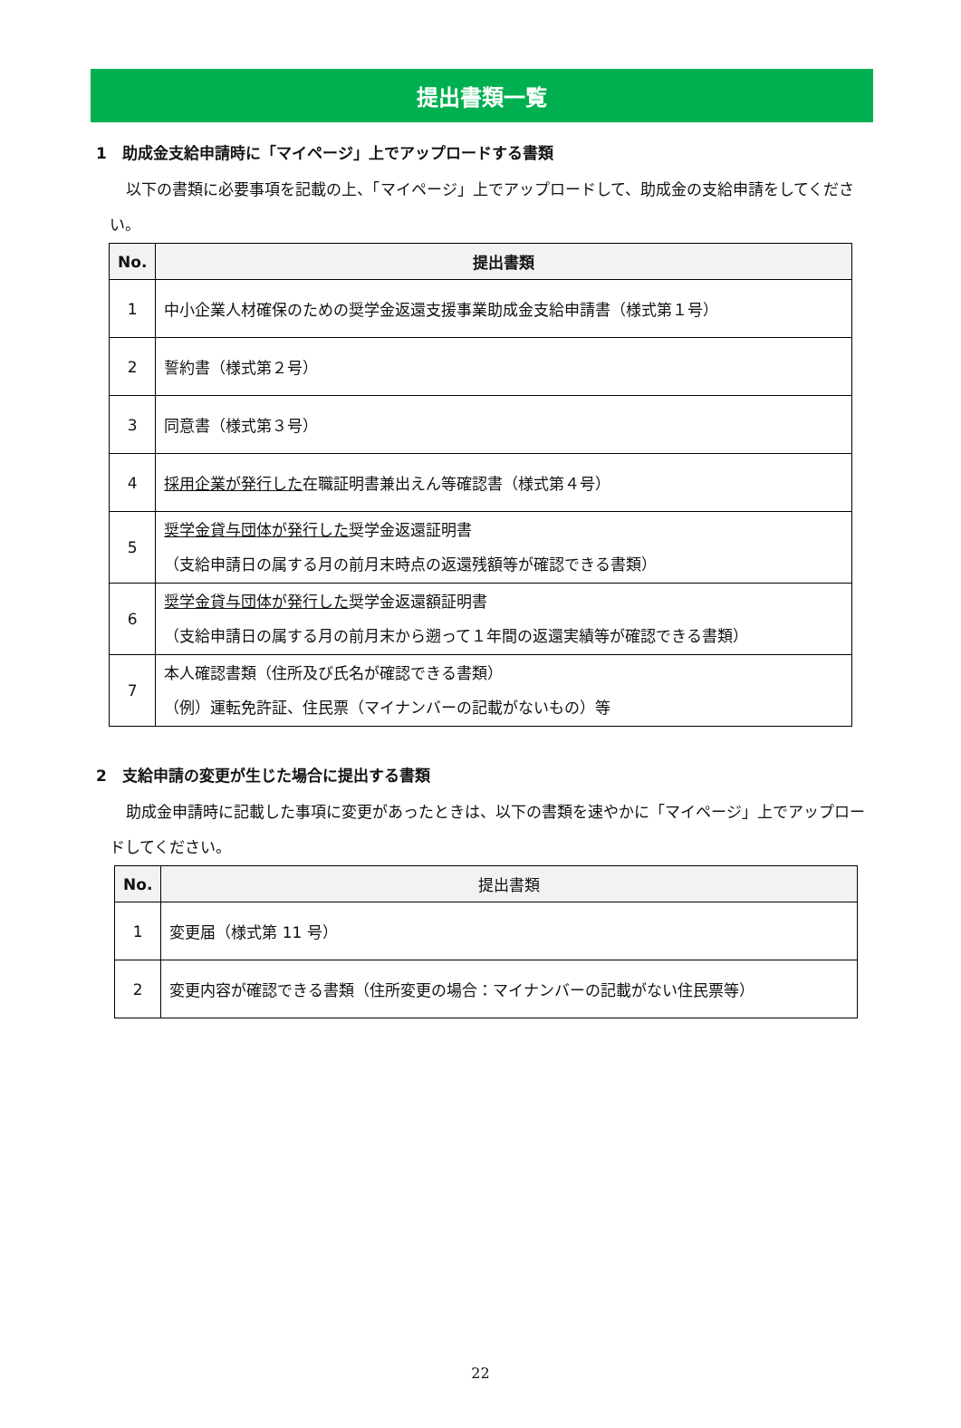提出書類一覧
1　助成金支給申請時に「マイページ」上でアップロードする書類
以下の書類に必要事項を記載の上、「マイページ」上でアップロードして、助成金の支給申請をしてください。
| No. | 提出書類 |
| --- | --- |
| 1 | 中小企業人材確保のための奨学金返還支援事業助成金支給申請書（様式第１号） |
| 2 | 誓約書（様式第２号） |
| 3 | 同意書（様式第３号） |
| 4 | 採用企業が発行した 在職証明書兼出えん等確認書（様式第４号） |
| 5 | 奨学金貸与団体が発行した 奨学金返還証明書 （支給申請日の属する月の前月末時点の返還残額等が確認できる書類） |
| 6 | 奨学金貸与団体が発行した 奨学金返還額証明書 （支給申請日の属する月の前月末から遡って１年間の返還実績等が確認できる書類） |
| 7 | 本人確認書類（住所及び氏名が確認できる書類） （例）運転免許証、住民票（マイナンバーの記載がないもの）等 |
2　支給申請の変更が生じた場合に提出する書類
助成金申請時に記載した事項に変更があったときは、以下の書類を速やかに「マイページ」上でアップロードしてください。
| No. | 提出書類 |
| --- | --- |
| 1 | 変更届（様式第 11 号） |
| 2 | 変更内容が確認できる書類（住所変更の場合：マイナンバーの記載がない住民票等） |
22